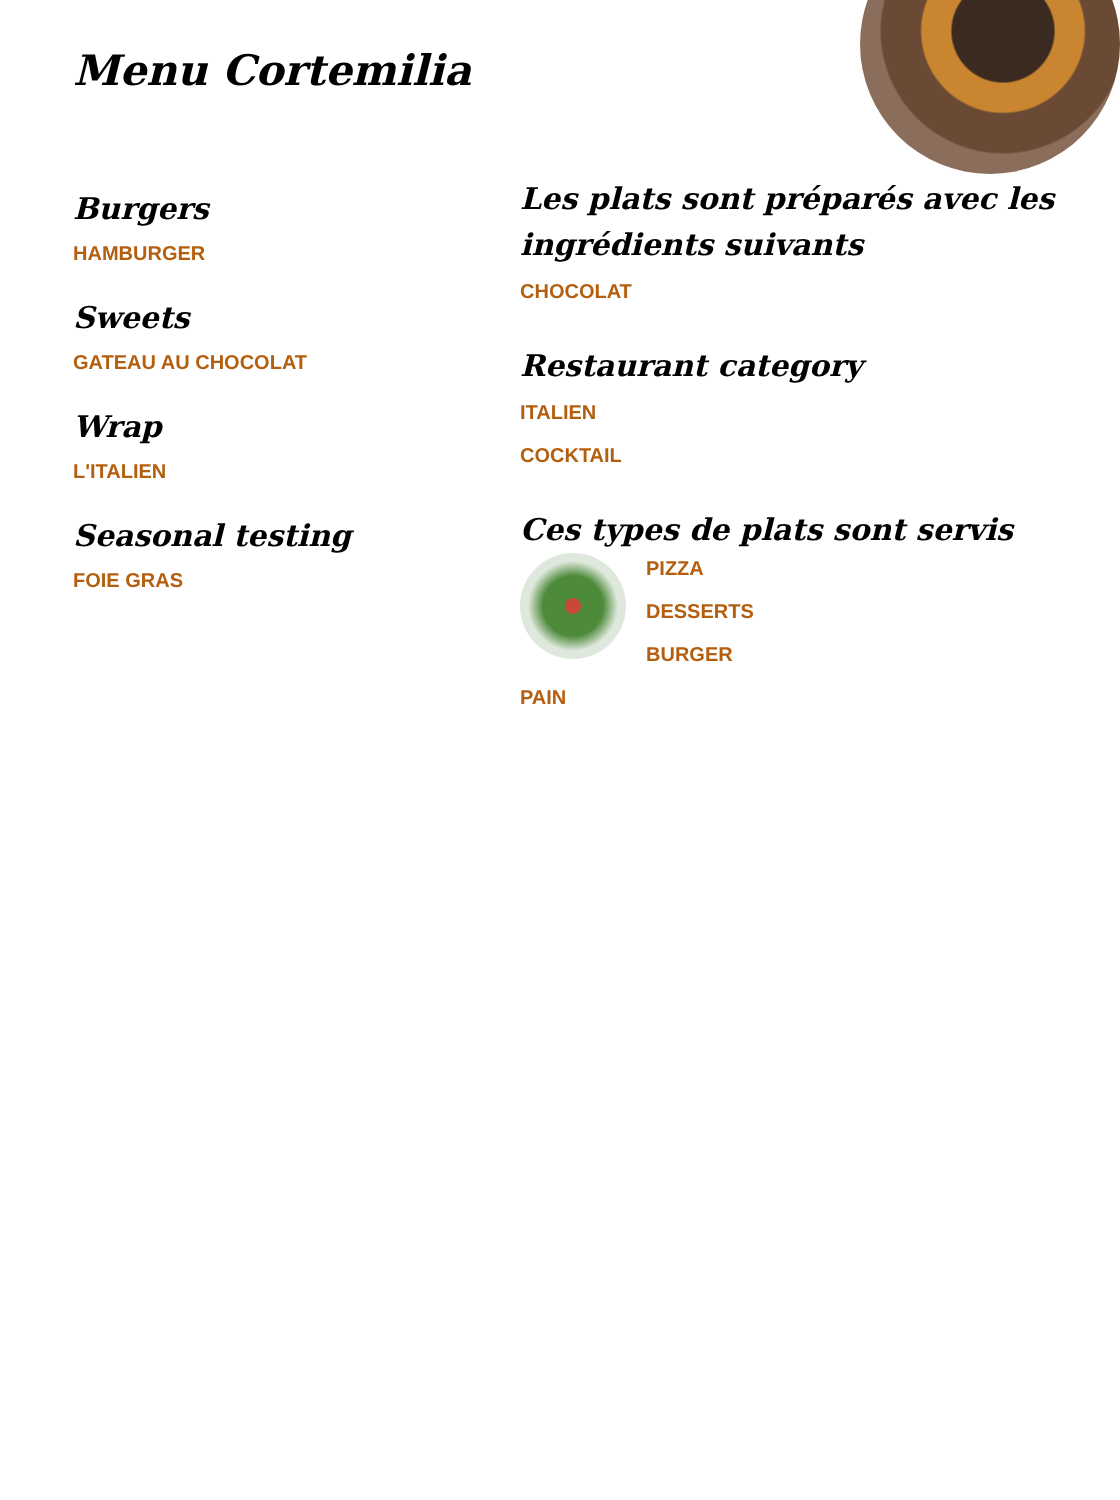Menu Cortemilia
Burgers
HAMBURGER
Sweets
GATEAU AU CHOCOLAT
Wrap
L'ITALIEN
Seasonal testing
FOIE GRAS
Les plats sont préparés avec les ingrédients suivants
CHOCOLAT
Restaurant category
ITALIEN
COCKTAIL
Ces types de plats sont servis
PIZZA
DESSERTS
BURGER
PAIN